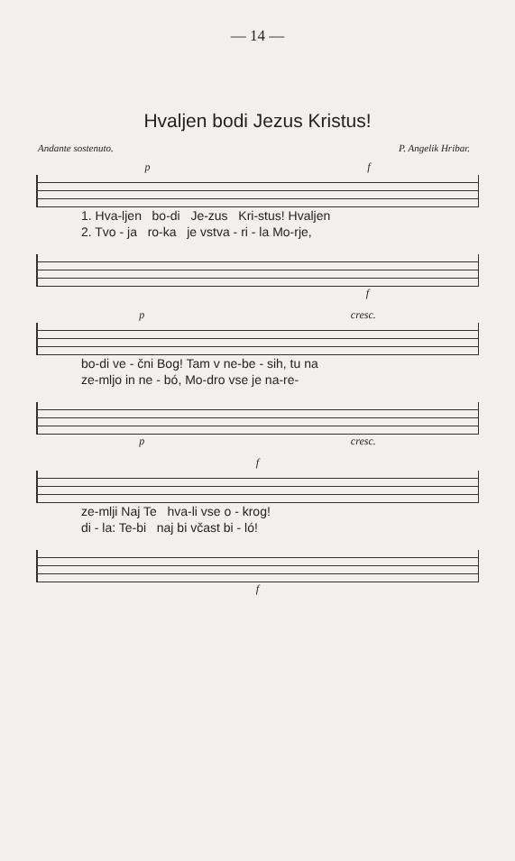— 14 —
Hvaljen bodi Jezus Kristus!
Andante sostenuto. P. Angelik Hribar.
p f
1. Hva-ljen bo-di Je-zus Kri-stus! Hvaljen
2. Tvo - ja ro-ka je vstva - ri - la Mo-rje,
f
p cresc.
bo-di ve - čni Bog! Tam v ne-be - sih, tu na
ze-mljo in ne - bó, Mo-dro vse je na-re-
p cresc.
f
ze-mlji Naj Te hva-li vse o - krog!
di - la: Te-bi naj bi včast bi - ló!
f